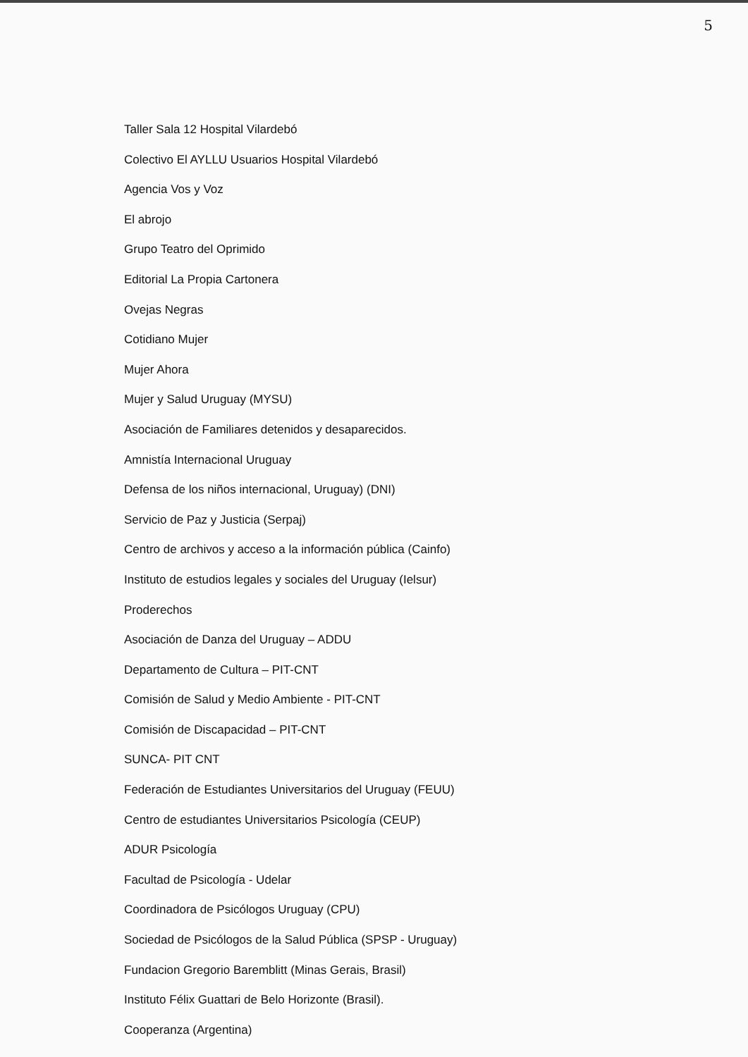5
Taller Sala 12 Hospital Vilardebó
Colectivo El AYLLU Usuarios Hospital Vilardebó
Agencia Vos y Voz
El abrojo
Grupo Teatro del Oprimido
Editorial La Propia Cartonera
Ovejas Negras
Cotidiano Mujer
Mujer Ahora
Mujer y Salud Uruguay (MYSU)
Asociación de Familiares detenidos y desaparecidos.
Amnistía Internacional Uruguay
Defensa de los niños internacional, Uruguay) (DNI)
Servicio de Paz y Justicia (Serpaj)
Centro de archivos y acceso a la información pública (Cainfo)
Instituto de estudios legales y sociales del Uruguay (Ielsur)
Proderechos
Asociación de Danza del Uruguay – ADDU
Departamento de Cultura – PIT-CNT
Comisión de Salud y Medio Ambiente - PIT-CNT
Comisión de Discapacidad – PIT-CNT
SUNCA- PIT CNT
Federación de Estudiantes Universitarios del Uruguay (FEUU)
Centro de estudiantes Universitarios Psicología (CEUP)
ADUR Psicología
Facultad de Psicología - Udelar
Coordinadora de Psicólogos Uruguay (CPU)
Sociedad de Psicólogos de la Salud Pública (SPSP - Uruguay)
Fundacion Gregorio Baremblitt (Minas Gerais, Brasil)
Instituto Félix Guattari de Belo Horizonte (Brasil).
Cooperanza (Argentina)